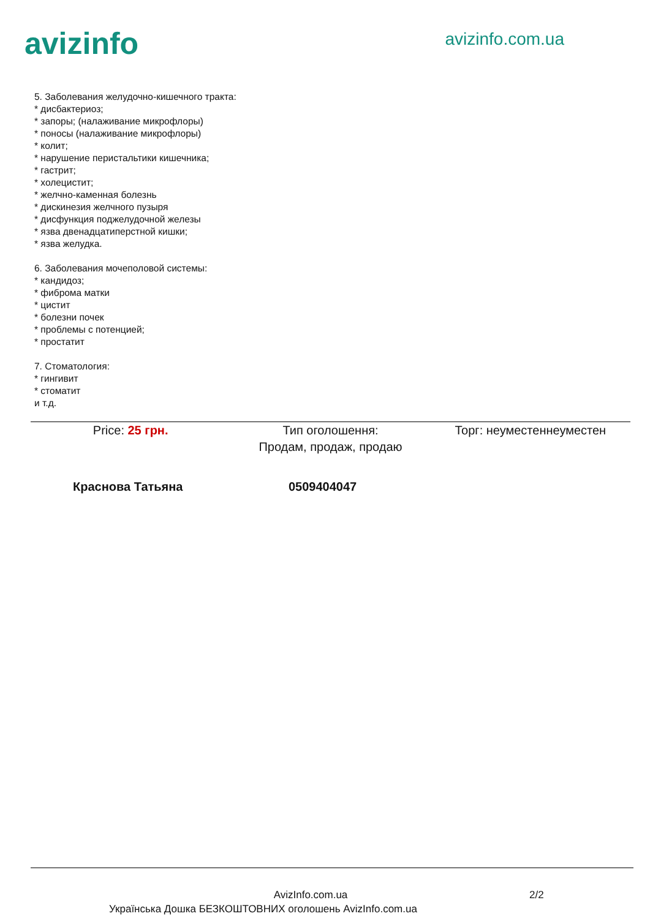avizinfo
avizinfo.com.ua
5. Заболевания желудочно-кишечного тракта:
* дисбактериоз;
* запоры; (налаживание микрофлоры)
* поносы (налаживание микрофлоры)
* колит;
* нарушение перистальтики кишечника;
* гастрит;
* холецистит;
* желчно-каменная болезнь
* дискинезия желчного пузыря
* дисфункция поджелудочной железы
* язва двенадцатиперстной кишки;
* язва желудка.
6. Заболевания мочеполовой системы:
* кандидоз;
* фиброма матки
* цистит
* болезни почек
* проблемы с потенцией;
* простатит
7. Стоматология:
* гингивит
* стоматит
и т.д.
Price: 25 грн. Тип оголошення:
Продам, продаж, продаю
Торг: неуместеннеуместен
Краснова Татьяна 0509404047
AvizInfo.com.ua 2/2
Українська Дошка БЕЗКОШТОВНИХ оголошень AvizInfo.com.ua